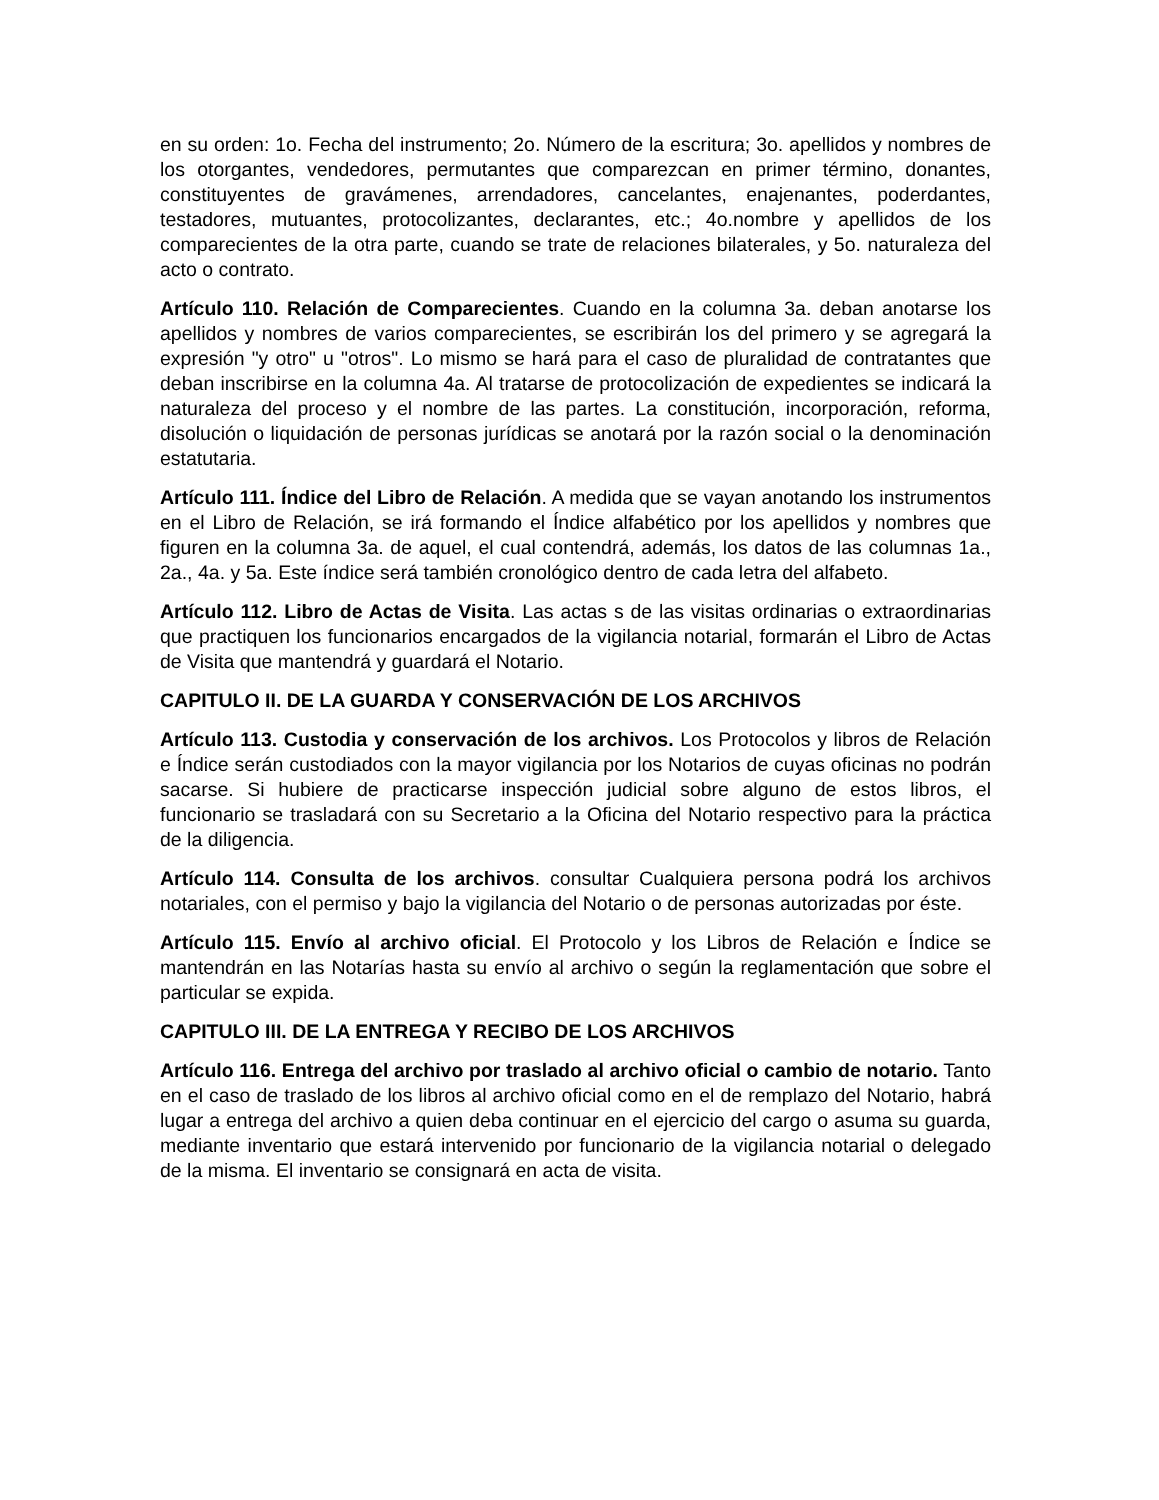en su orden: 1o. Fecha del instrumento; 2o. Número de la escritura; 3o. apellidos y nombres de los otorgantes, vendedores, permutantes que comparezcan en primer término, donantes, constituyentes de gravámenes, arrendadores, cancelantes, enajenantes, poderdantes, testadores, mutuantes, protocolizantes, declarantes, etc.; 4o.nombre y apellidos de los comparecientes de la otra parte, cuando se trate de relaciones bilaterales, y 5o. naturaleza del acto o contrato.
Artículo 110. Relación de Comparecientes. Cuando en la columna 3a. deban anotarse los apellidos y nombres de varios comparecientes, se escribirán los del primero y se agregará la expresión "y otro" u "otros". Lo mismo se hará para el caso de pluralidad de contratantes que deban inscribirse en la columna 4a. Al tratarse de protocolización de expedientes se indicará la naturaleza del proceso y el nombre de las partes. La constitución, incorporación, reforma, disolución o liquidación de personas jurídicas se anotará por la razón social o la denominación estatutaria.
Artículo 111. Índice del Libro de Relación. A medida que se vayan anotando los instrumentos en el Libro de Relación, se irá formando el Índice alfabético por los apellidos y nombres que figuren en la columna 3a. de aquel, el cual contendrá, además, los datos de las columnas 1a., 2a., 4a. y 5a. Este índice será también cronológico dentro de cada letra del alfabeto.
Artículo 112. Libro de Actas de Visita. Las actas s de las visitas ordinarias o extraordinarias que practiquen los funcionarios encargados de la vigilancia notarial, formarán el Libro de Actas de Visita que mantendrá y guardará el Notario.
CAPITULO II. DE LA GUARDA Y CONSERVACIÓN DE LOS ARCHIVOS
Artículo 113. Custodia y conservación de los archivos. Los Protocolos y libros de Relación e Índice serán custodiados con la mayor vigilancia por los Notarios de cuyas oficinas no podrán sacarse. Si hubiere de practicarse inspección judicial sobre alguno de estos libros, el funcionario se trasladará con su Secretario a la Oficina del Notario respectivo para la práctica de la diligencia.
Artículo 114. Consulta de los archivos. consultar Cualquiera persona podrá los archivos notariales, con el permiso y bajo la vigilancia del Notario o de personas autorizadas por éste.
Artículo 115. Envío al archivo oficial. El Protocolo y los Libros de Relación e Índice se mantendrán en las Notarías hasta su envío al archivo o según la reglamentación que sobre el particular se expida.
CAPITULO III. DE LA ENTREGA Y RECIBO DE LOS ARCHIVOS
Artículo 116. Entrega del archivo por traslado al archivo oficial o cambio de notario. Tanto en el caso de traslado de los libros al archivo oficial como en el de remplazo del Notario, habrá lugar a entrega del archivo a quien deba continuar en el ejercicio del cargo o asuma su guarda, mediante inventario que estará intervenido por funcionario de la vigilancia notarial o delegado de la misma. El inventario se consignará en acta de visita.